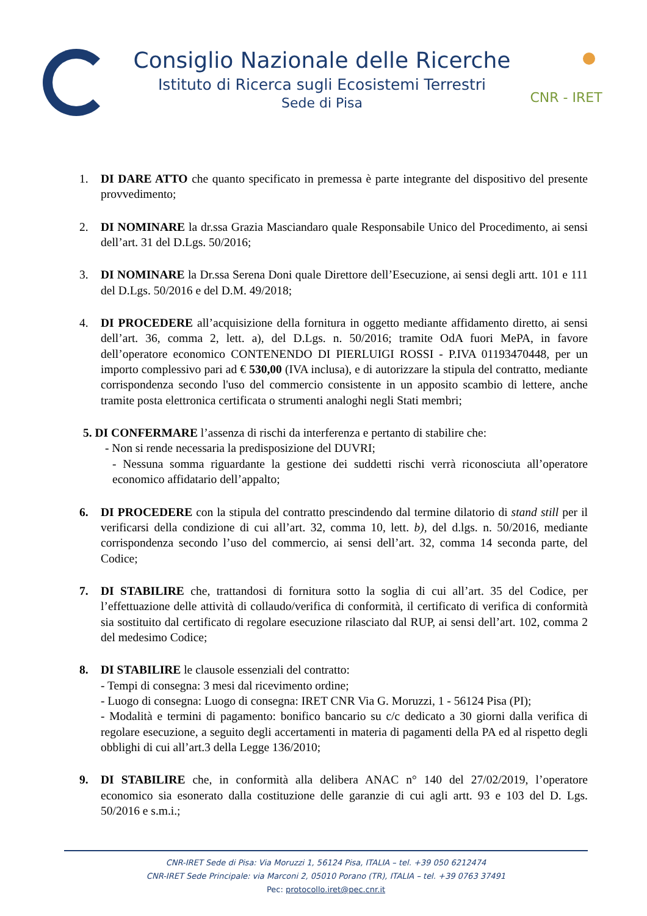Consiglio Nazionale delle Ricerche
Istituto di Ricerca sugli Ecosistemi Terrestri
Sede di Pisa
CNR - IRET
1. DI DARE ATTO che quanto specificato in premessa è parte integrante del dispositivo del presente provvedimento;
2. DI NOMINARE la dr.ssa Grazia Masciandaro quale Responsabile Unico del Procedimento, ai sensi dell’art. 31 del D.Lgs. 50/2016;
3. DI NOMINARE la Dr.ssa Serena Doni quale Direttore dell’Esecuzione, ai sensi degli artt. 101 e 111 del D.Lgs. 50/2016 e del D.M. 49/2018;
4. DI PROCEDERE all’acquisizione della fornitura in oggetto mediante affidamento diretto, ai sensi dell’art. 36, comma 2, lett. a), del D.Lgs. n. 50/2016; tramite OdA fuori MePA, in favore dell’operatore economico CONTENENDO DI PIERLUIGI ROSSI - P.IVA 01193470448, per un importo complessivo pari ad € 530,00 (IVA inclusa), e di autorizzare la stipula del contratto, mediante corrispondenza secondo l'uso del commercio consistente in un apposito scambio di lettere, anche tramite posta elettronica certificata o strumenti analoghi negli Stati membri;
5. DI CONFERMARE l’assenza di rischi da interferenza e pertanto di stabilire che:
- Non si rende necessaria la predisposizione del DUVRI;
- Nessuna somma riguardante la gestione dei suddetti rischi verrà riconosciuta all’operatore economico affidatario dell’appalto;
6. DI PROCEDERE con la stipula del contratto prescindendo dal termine dilatorio di stand still per il verificarsi della condizione di cui all’art. 32, comma 10, lett. b), del d.lgs. n. 50/2016, mediante corrispondenza secondo l’uso del commercio, ai sensi dell’art. 32, comma 14 seconda parte, del Codice;
7. DI STABILIRE che, trattandosi di fornitura sotto la soglia di cui all’art. 35 del Codice, per l’effettuazione delle attività di collaudo/verifica di conformità, il certificato di verifica di conformità sia sostituito dal certificato di regolare esecuzione rilasciato dal RUP, ai sensi dell’art. 102, comma 2 del medesimo Codice;
8. DI STABILIRE le clausole essenziali del contratto:
- Tempi di consegna: 3 mesi dal ricevimento ordine;
- Luogo di consegna: Luogo di consegna: IRET CNR Via G. Moruzzi, 1 - 56124 Pisa (PI);
- Modalità e termini di pagamento: bonifico bancario su c/c dedicato a 30 giorni dalla verifica di regolare esecuzione, a seguito degli accertamenti in materia di pagamenti della PA ed al rispetto degli obblighi di cui all’art.3 della Legge 136/2010;
9. DI STABILIRE che, in conformità alla delibera ANAC n° 140 del 27/02/2019, l’operatore economico sia esonerato dalla costituzione delle garanzie di cui agli artt. 93 e 103 del D. Lgs. 50/2016 e s.m.i.;
CNR-IRET Sede di Pisa: Via Moruzzi 1, 56124 Pisa, ITALIA – tel. +39 050 6212474
CNR-IRET Sede Principale: via Marconi 2, 05010 Porano (TR), ITALIA – tel. +39 0763 37491
Pec: protocollo.iret@pec.cnr.it